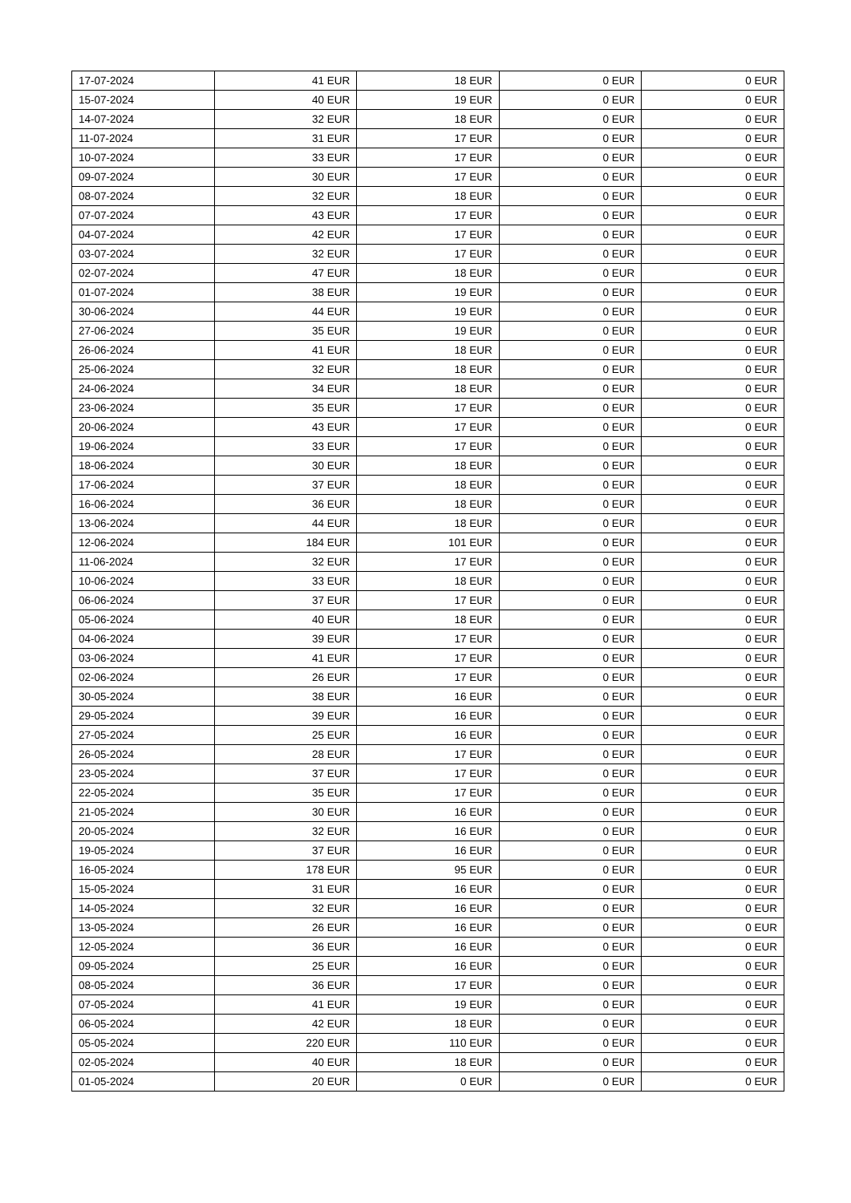| 17-07-2024 | 41 EUR | 18 EUR | 0 EUR | 0 EUR |
| 15-07-2024 | 40 EUR | 19 EUR | 0 EUR | 0 EUR |
| 14-07-2024 | 32 EUR | 18 EUR | 0 EUR | 0 EUR |
| 11-07-2024 | 31 EUR | 17 EUR | 0 EUR | 0 EUR |
| 10-07-2024 | 33 EUR | 17 EUR | 0 EUR | 0 EUR |
| 09-07-2024 | 30 EUR | 17 EUR | 0 EUR | 0 EUR |
| 08-07-2024 | 32 EUR | 18 EUR | 0 EUR | 0 EUR |
| 07-07-2024 | 43 EUR | 17 EUR | 0 EUR | 0 EUR |
| 04-07-2024 | 42 EUR | 17 EUR | 0 EUR | 0 EUR |
| 03-07-2024 | 32 EUR | 17 EUR | 0 EUR | 0 EUR |
| 02-07-2024 | 47 EUR | 18 EUR | 0 EUR | 0 EUR |
| 01-07-2024 | 38 EUR | 19 EUR | 0 EUR | 0 EUR |
| 30-06-2024 | 44 EUR | 19 EUR | 0 EUR | 0 EUR |
| 27-06-2024 | 35 EUR | 19 EUR | 0 EUR | 0 EUR |
| 26-06-2024 | 41 EUR | 18 EUR | 0 EUR | 0 EUR |
| 25-06-2024 | 32 EUR | 18 EUR | 0 EUR | 0 EUR |
| 24-06-2024 | 34 EUR | 18 EUR | 0 EUR | 0 EUR |
| 23-06-2024 | 35 EUR | 17 EUR | 0 EUR | 0 EUR |
| 20-06-2024 | 43 EUR | 17 EUR | 0 EUR | 0 EUR |
| 19-06-2024 | 33 EUR | 17 EUR | 0 EUR | 0 EUR |
| 18-06-2024 | 30 EUR | 18 EUR | 0 EUR | 0 EUR |
| 17-06-2024 | 37 EUR | 18 EUR | 0 EUR | 0 EUR |
| 16-06-2024 | 36 EUR | 18 EUR | 0 EUR | 0 EUR |
| 13-06-2024 | 44 EUR | 18 EUR | 0 EUR | 0 EUR |
| 12-06-2024 | 184 EUR | 101 EUR | 0 EUR | 0 EUR |
| 11-06-2024 | 32 EUR | 17 EUR | 0 EUR | 0 EUR |
| 10-06-2024 | 33 EUR | 18 EUR | 0 EUR | 0 EUR |
| 06-06-2024 | 37 EUR | 17 EUR | 0 EUR | 0 EUR |
| 05-06-2024 | 40 EUR | 18 EUR | 0 EUR | 0 EUR |
| 04-06-2024 | 39 EUR | 17 EUR | 0 EUR | 0 EUR |
| 03-06-2024 | 41 EUR | 17 EUR | 0 EUR | 0 EUR |
| 02-06-2024 | 26 EUR | 17 EUR | 0 EUR | 0 EUR |
| 30-05-2024 | 38 EUR | 16 EUR | 0 EUR | 0 EUR |
| 29-05-2024 | 39 EUR | 16 EUR | 0 EUR | 0 EUR |
| 27-05-2024 | 25 EUR | 16 EUR | 0 EUR | 0 EUR |
| 26-05-2024 | 28 EUR | 17 EUR | 0 EUR | 0 EUR |
| 23-05-2024 | 37 EUR | 17 EUR | 0 EUR | 0 EUR |
| 22-05-2024 | 35 EUR | 17 EUR | 0 EUR | 0 EUR |
| 21-05-2024 | 30 EUR | 16 EUR | 0 EUR | 0 EUR |
| 20-05-2024 | 32 EUR | 16 EUR | 0 EUR | 0 EUR |
| 19-05-2024 | 37 EUR | 16 EUR | 0 EUR | 0 EUR |
| 16-05-2024 | 178 EUR | 95 EUR | 0 EUR | 0 EUR |
| 15-05-2024 | 31 EUR | 16 EUR | 0 EUR | 0 EUR |
| 14-05-2024 | 32 EUR | 16 EUR | 0 EUR | 0 EUR |
| 13-05-2024 | 26 EUR | 16 EUR | 0 EUR | 0 EUR |
| 12-05-2024 | 36 EUR | 16 EUR | 0 EUR | 0 EUR |
| 09-05-2024 | 25 EUR | 16 EUR | 0 EUR | 0 EUR |
| 08-05-2024 | 36 EUR | 17 EUR | 0 EUR | 0 EUR |
| 07-05-2024 | 41 EUR | 19 EUR | 0 EUR | 0 EUR |
| 06-05-2024 | 42 EUR | 18 EUR | 0 EUR | 0 EUR |
| 05-05-2024 | 220 EUR | 110 EUR | 0 EUR | 0 EUR |
| 02-05-2024 | 40 EUR | 18 EUR | 0 EUR | 0 EUR |
| 01-05-2024 | 20 EUR | 0 EUR | 0 EUR | 0 EUR |